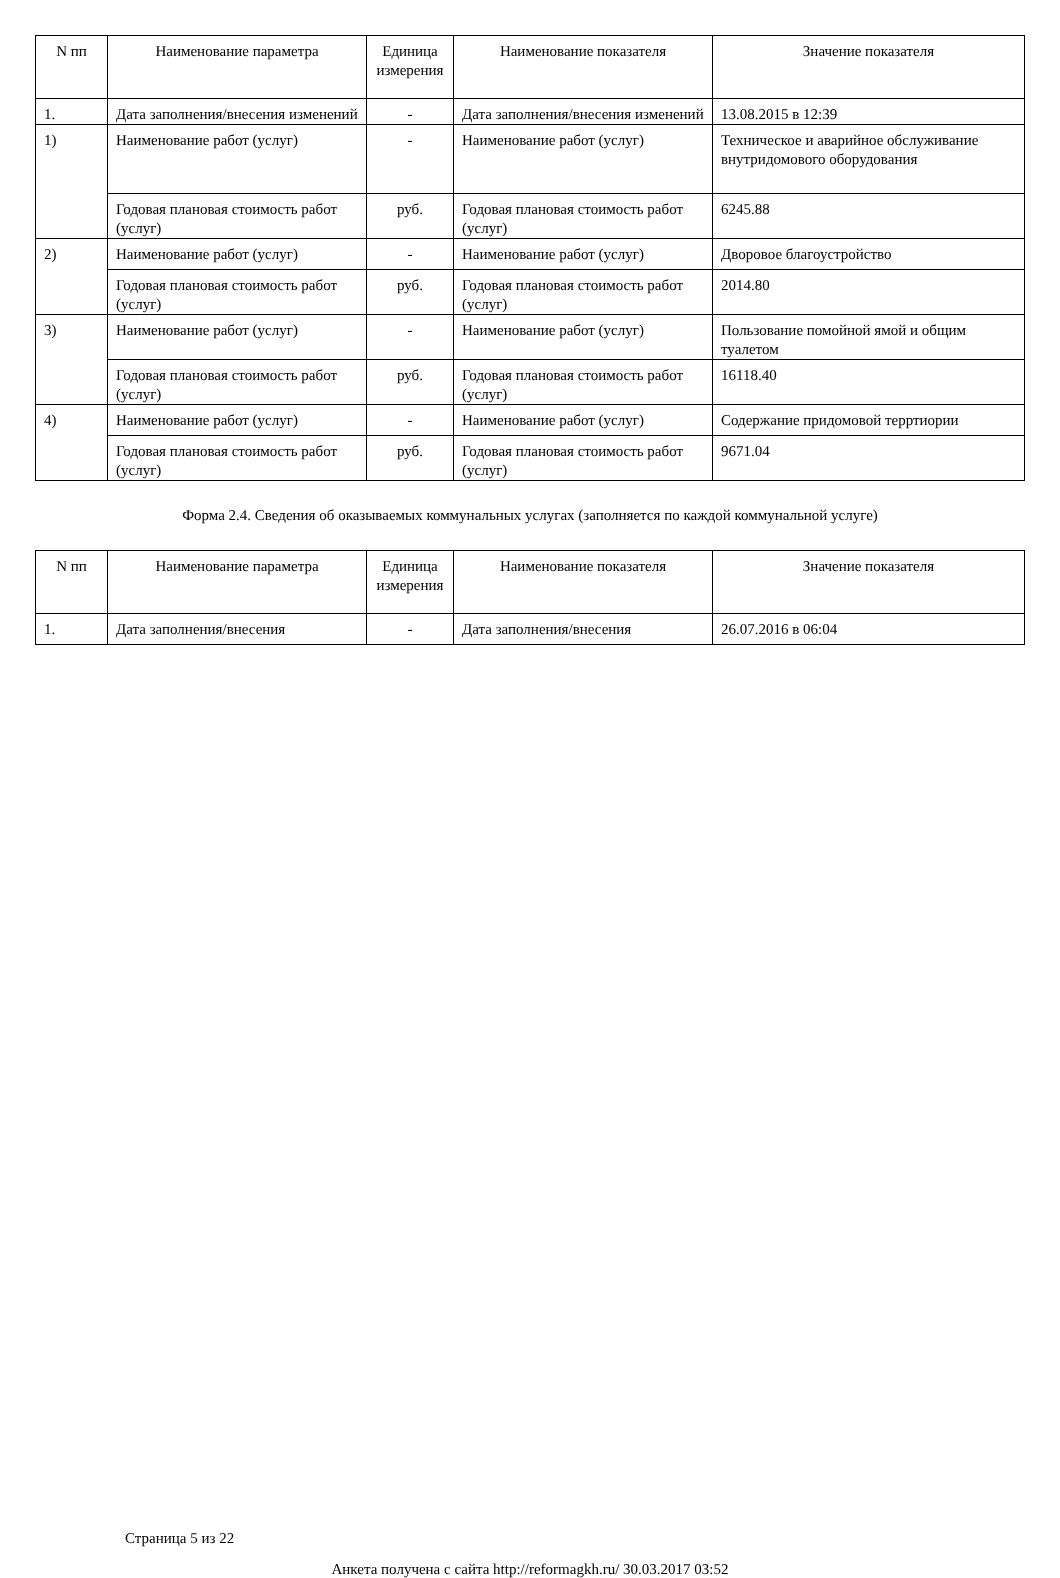| N пп | Наименование параметра | Единица измерения | Наименование показателя | Значение показателя |
| --- | --- | --- | --- | --- |
| 1. | Дата заполнения/внесения изменений | - | Дата заполнения/внесения изменений | 13.08.2015 в 12:39 |
| 1) | Наименование работ (услуг) | - | Наименование работ (услуг) | Техническое и аварийное обслуживание внутридомового оборудования |
| | Годовая плановая стоимость работ (услуг) | руб. | Годовая плановая стоимость работ (услуг) | 6245.88 |
| 2) | Наименование работ (услуг) | - | Наименование работ (услуг) | Дворовое благоустройство |
| | Годовая плановая стоимость работ (услуг) | руб. | Годовая плановая стоимость работ (услуг) | 2014.80 |
| 3) | Наименование работ (услуг) | - | Наименование работ (услуг) | Пользование помойной ямой и общим туалетом |
| | Годовая плановая стоимость работ (услуг) | руб. | Годовая плановая стоимость работ (услуг) | 16118.40 |
| 4) | Наименование работ (услуг) | - | Наименование работ (услуг) | Содержание придомовой терртиории |
| | Годовая плановая стоимость работ (услуг) | руб. | Годовая плановая стоимость работ (услуг) | 9671.04 |
Форма 2.4. Сведения об оказываемых коммунальных услугах (заполняется по каждой коммунальной услуге)
| N пп | Наименование параметра | Единица измерения | Наименование показателя | Значение показателя |
| --- | --- | --- | --- | --- |
| 1. | Дата заполнения/внесения | - | Дата заполнения/внесения | 26.07.2016 в 06:04 |
Страница 5 из 22
Анкета получена с сайта http://reformagkh.ru/ 30.03.2017 03:52